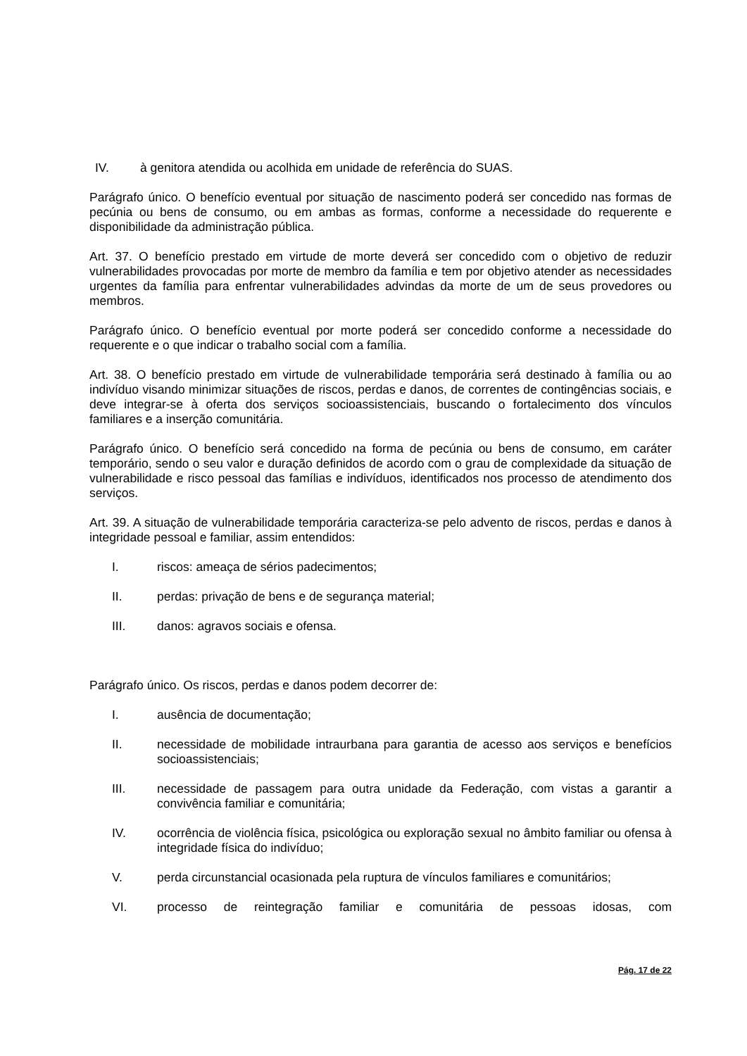IV. à genitora atendida ou acolhida em unidade de referência do SUAS.
Parágrafo único. O benefício eventual por situação de nascimento poderá ser concedido nas formas de pecúnia ou bens de consumo, ou em ambas as formas, conforme a necessidade do requerente e disponibilidade da administração pública.
Art. 37. O benefício prestado em virtude de morte deverá ser concedido com o objetivo de reduzir vulnerabilidades provocadas por morte de membro da família e tem por objetivo atender as necessidades urgentes da família para enfrentar vulnerabilidades advindas da morte de um de seus provedores ou membros.
Parágrafo único. O benefício eventual por morte poderá ser concedido conforme a necessidade do requerente e o que indicar o trabalho social com a família.
Art. 38. O benefício prestado em virtude de vulnerabilidade temporária será destinado à família ou ao indivíduo visando minimizar situações de riscos, perdas e danos, de correntes de contingências sociais, e deve integrar-se à oferta dos serviços socioassistenciais, buscando o fortalecimento dos vínculos familiares e a inserção comunitária.
Parágrafo único. O benefício será concedido na forma de pecúnia ou bens de consumo, em caráter temporário, sendo o seu valor e duração definidos de acordo com o grau de complexidade da situação de vulnerabilidade e risco pessoal das famílias e indivíduos, identificados nos processo de atendimento dos serviços.
Art. 39. A situação de vulnerabilidade temporária caracteriza-se pelo advento de riscos, perdas e danos à integridade pessoal e familiar, assim entendidos:
I. riscos: ameaça de sérios padecimentos;
II. perdas: privação de bens e de segurança material;
III. danos: agravos sociais e ofensa.
Parágrafo único. Os riscos, perdas e danos podem decorrer de:
I. ausência de documentação;
II. necessidade de mobilidade intraurbana para garantia de acesso aos serviços e benefícios socioassistenciais;
III. necessidade de passagem para outra unidade da Federação, com vistas a garantir a convivência familiar e comunitária;
IV. ocorrência de violência física, psicológica ou exploração sexual no âmbito familiar ou ofensa à integridade física do indivíduo;
V. perda circunstancial ocasionada pela ruptura de vínculos familiares e comunitários;
VI. processo de reintegração familiar e comunitária de pessoas idosas, com
Pág. 17 de 22